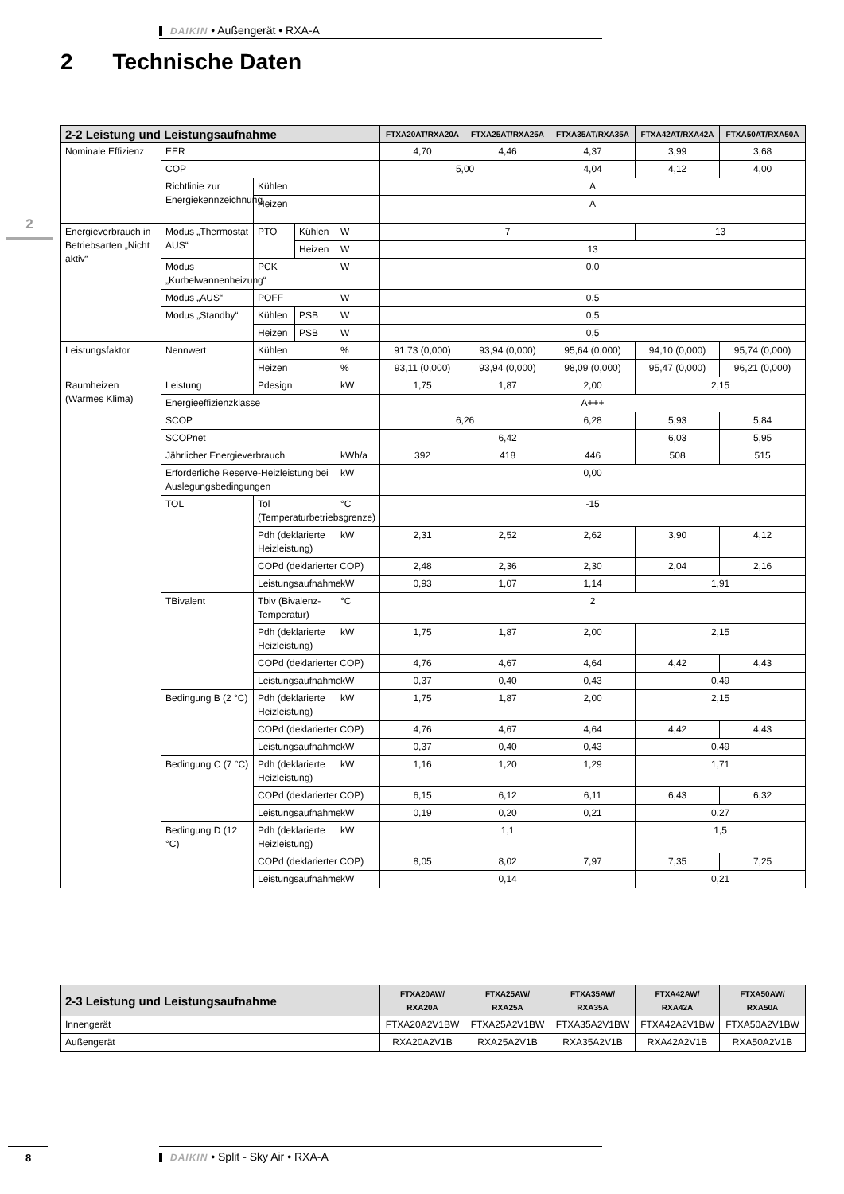DAIKIN • Außengerät • RXA-A
2 Technische Daten
2
| 2-2 Leistung und Leistungsaufnahme | | | | | FTXA20AT/RXA20A | FTXA25AT/RXA25A | FTXA35AT/RXA35A | FTXA42AT/RXA42A | FTXA50AT/RXA50A |
| --- | --- | --- | --- | --- | --- | --- | --- | --- | --- |
| Nominale Effizienz | EER | | | | 4,70 | 4,46 | 4,37 | 3,99 | 3,68 |
| | COP | | | | 5,00 | | 4,04 | 4,12 | 4,00 |
| | Richtlinie zur Energiekennzeichnung | Kühlen | | | A | | | | |
| | | Heizen | | | A | | | | |
| Energieverbrauch in Betriebsarten „Nicht aktiv“ | Modus „Thermostat AUS“ | PTO | Kühlen | W | 7 | | | 13 | |
| | | | Heizen | W | 13 | | | | |
| | Modus „Kurbelwannenheizung“ | PCK | | W | 0,0 | | | | |
| | Modus „AUS“ | POFF | | W | 0,5 | | | | |
| | Modus „Standby“ | Kühlen | PSB | W | 0,5 | | | | |
| | | Heizen | PSB | W | 0,5 | | | | |
| Leistungsfaktor | Nennwert | Kühlen | | % | 91,73 (0,000) | 93,94 (0,000) | 95,64 (0,000) | 94,10 (0,000) | 95,74 (0,000) |
| | | Heizen | | % | 93,11 (0,000) | 93,94 (0,000) | 98,09 (0,000) | 95,47 (0,000) | 96,21 (0,000) |
| Raumheizen (Warmes Klima) | Leistung | Pdesign | | kW | 1,75 | 1,87 | 2,00 | 2,15 | |
| | Energieeffizienzklasse | | | | A+++ | | | | |
| | SCOP | | | | 6,26 | | 6,28 | 5,93 | 5,84 |
| | SCOPnet | | | | 6,42 | | | 6,03 | 5,95 |
| | Jährlicher Energieverbrauch | | | kWh/a | 392 | 418 | 446 | 508 | 515 |
| | Erforderliche Reserve-Heizleistung bei Auslegungsbedingungen | | | kW | 0,00 | | | | |
| | TOL | Tol (Temperaturbetriebsgrenze) | | °C | -15 | | | | |
| | | Pdh (deklarierte Heizleistung) | | kW | 2,31 | 2,52 | 2,62 | 3,90 | 4,12 |
| | | COPd (deklarierter COP) | | | 2,48 | 2,36 | 2,30 | 2,04 | 2,16 |
| | | Leistungsaufnahme | | kW | 0,93 | 1,07 | 1,14 | 1,91 | |
| | TBivalent | Tbiv (Bivalenz-Temperatur) | | °C | 2 | | | | |
| | | Pdh (deklarierte Heizleistung) | | kW | 1,75 | 1,87 | 2,00 | 2,15 | |
| | | COPd (deklarierter COP) | | | 4,76 | 4,67 | 4,64 | 4,42 | 4,43 |
| | | Leistungsaufnahme | | kW | 0,37 | 0,40 | 0,43 | 0,49 | |
| | Bedingung B (2 °C) | Pdh (deklarierte Heizleistung) | | kW | 1,75 | 1,87 | 2,00 | 2,15 | |
| | | COPd (deklarierter COP) | | | 4,76 | 4,67 | 4,64 | 4,42 | 4,43 |
| | | Leistungsaufnahme | | kW | 0,37 | 0,40 | 0,43 | 0,49 | |
| | Bedingung C (7 °C) | Pdh (deklarierte Heizleistung) | | kW | 1,16 | 1,20 | 1,29 | 1,71 | |
| | | COPd (deklarierter COP) | | | 6,15 | 6,12 | 6,11 | 6,43 | 6,32 |
| | | Leistungsaufnahme | | kW | 0,19 | 0,20 | 0,21 | 0,27 | |
| | Bedingung D (12 °C) | Pdh (deklarierte Heizleistung) | | kW | 1,1 | | | 1,5 | |
| | | COPd (deklarierter COP) | | | 8,05 | 8,02 | 7,97 | 7,35 | 7,25 |
| | | Leistungsaufnahme | | kW | 0,14 | | | 0,21 | |
| 2-3 Leistung und Leistungsaufnahme | FTXA20AW/ RXA20A | FTXA25AW/ RXA25A | FTXA35AW/ RXA35A | FTXA42AW/ RXA42A | FTXA50AW/ RXA50A |
| --- | --- | --- | --- | --- | --- |
| Innengerät | FTXA20A2V1BW | FTXA25A2V1BW | FTXA35A2V1BW | FTXA42A2V1BW | FTXA50A2V1BW |
| Außengerät | RXA20A2V1B | RXA25A2V1B | RXA35A2V1B | RXA42A2V1B | RXA50A2V1B |
8 DAIKIN • Split - Sky Air • RXA-A